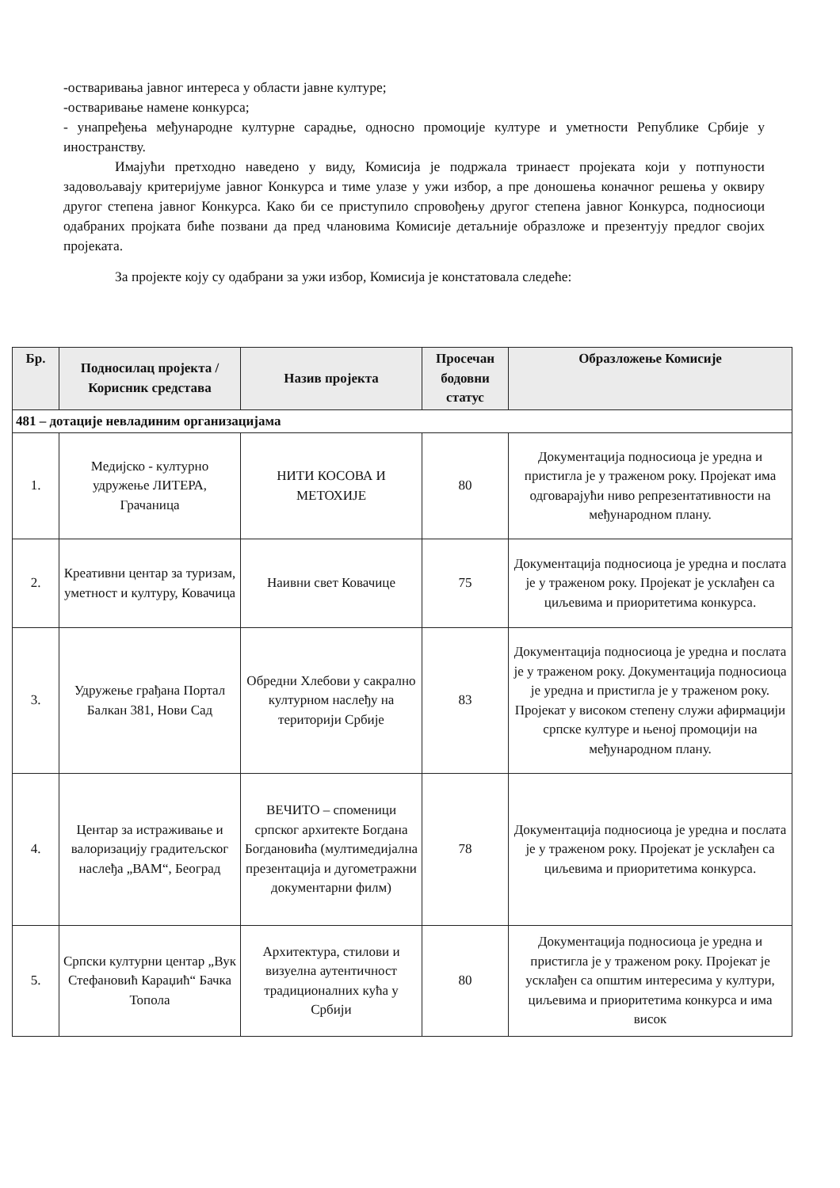-остваривања јавног интереса у области јавне културе;
-остваривање намене конкурса;
- унапређења међународне културне сарадње, односно промоције културе и уметности Републике Србије у иностранству.
Имајући претходно наведено у виду, Комисија је подржала тринаест пројеката који у потпуности задовољавају критеријуме јавног Конкурса и тиме улазе у ужи избор, а пре доношења коначног решења у оквиру другог степена јавног Конкурса. Како би се приступило спровођењу другог степена јавног Конкурса, подносиоци одабраних пројката биће позвани да пред члановима Комисије детаљније образложе и презентују предлог својих пројеката.
За пројекте коју су одабрани за ужи избор, Комисија је констатовала следеће:
| Бр. | Подносилац пројекта / Корисник средстава | Назив пројекта | Просечан бодовни статус | Образложење Комисије |
| --- | --- | --- | --- | --- |
| 481 – дотације невладиним организацијама | | | | |
| 1. | Медијско - културно удружење ЛИТЕРА, Грачаница | НИТИ КОСОВА И МЕТОХИЈЕ | 80 | Документација подносиоца је уредна и пристигла је у траженом року. Пројекат има одговарајући ниво репрезентативности на међународном плану. |
| 2. | Креативни центар за туризам, уметност и културу, Ковачица | Наивни свет Ковачице | 75 | Документација подносиоца је уредна и послата је у траженом року. Пројекат је усклађен са циљевима и приоритетима конкурса. |
| 3. | Удружење грађана Портал Балкан 381, Нови Сад | Обредни Хлебови у сакрално културном наслеђу на територији Србије | 83 | Документација подносиоца је уредна и послата је у траженом року. Документација подносиоца је уредна и пристигла је у траженом року. Пројекат у високом степену служи афирмацији српске културе и њеној промоцији на међународном плану. |
| 4. | Центар за истраживање и валоризацију градитељског наслеђа „ВАМ“, Београд | ВЕЧИТО – споменици српског архитекте Богдана Богдановића (мултимедијална презентација и дугометражни документарни филм) | 78 | Документација подносиоца је уредна и послата је у траженом року. Пројекат је усклађен са циљевима и приоритетима конкурса. |
| 5. | Српски културни центар „Вук Стефановић Караџић“ Бачка Топола | Архитектура, стилови и визуелна аутентичност традиционалних кућа у Србији | 80 | Документација подносиоца је уредна и пристигла је у траженом року. Пројекат је усклађен са општим интересима у култури, циљевима и приоритетима конкурса и има висок |